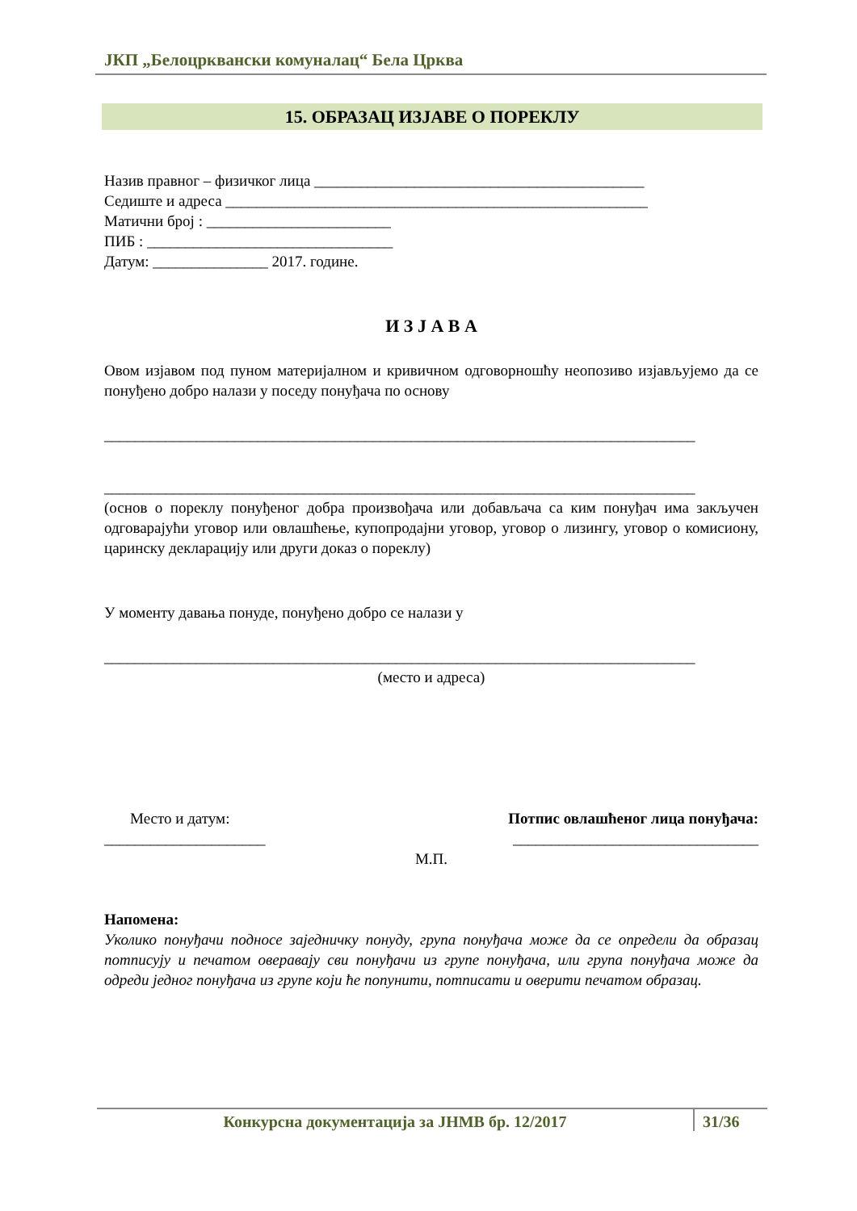ЈКП „Белоцрквански комуналац“ Бела Црква
15. ОБРАЗАЦ ИЗЈАВЕ О ПОРЕКЛУ
Назив правног – физичког лица ___________________________________________
Седиште и адреса _______________________________________________________
Матични број : ________________________
ПИБ : ________________________________
Датум: _______________ 2017. године.
И З Ј А В А
Овом изјавом под пуном материјалном и кривичном одговорношћу неопозиво изјављујемо да се понуђено добро налази у поседу понуђача по основу
_____________________________________________________________________________
_____________________________________________________________________________
(основ о пореклу понуђеног добра произвођача или добављача са ким понуђач има закључен одговарајући уговор или овлашћење, купопродајни уговор, уговор о лизингу, уговор о комисиону, царинску декларацију или други доказ о пореклу)
У моменту давања понуде, понуђено добро се налази у
_____________________________________________________________________________
(место и адреса)
Место и датум: Потпис овлашћеног лица понуђача:
_____________________ ________________________________
М.П.
Напомена:
Уколико понуђачи подносе заједничку понуду, група понуђача може да се определи да образац потписују и печатом оверавају сви понуђачи из групе понуђача, или група понуђача може да одреди једног понуђача из групе који ће попунити, потписати и оверити печатом образац.
Конкурсна документација за ЈНМВ бр. 12/2017 31/36